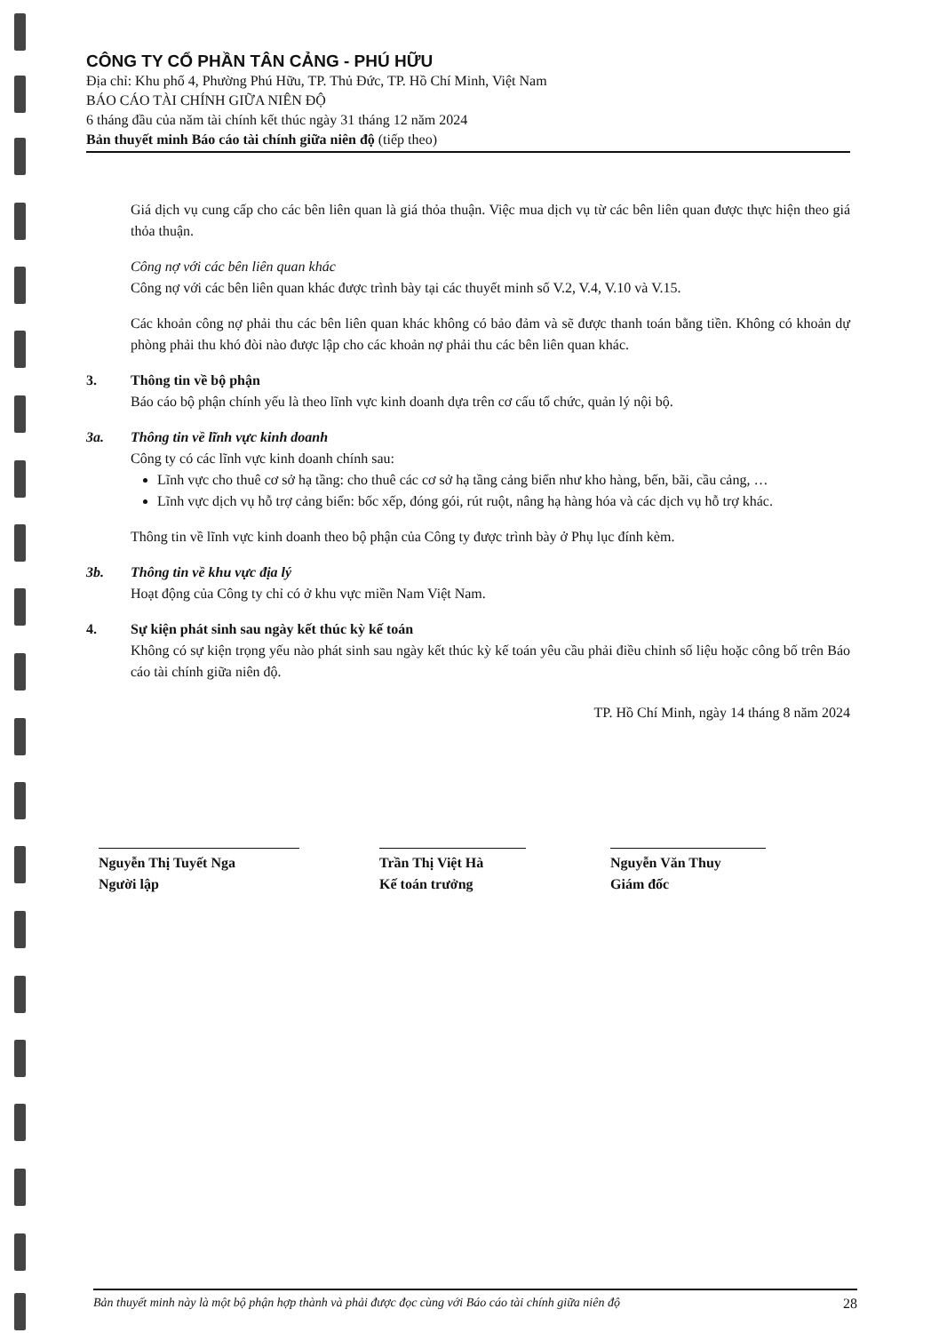CÔNG TY CỔ PHẦN TÂN CẢNG - PHÚ HỮU
Địa chỉ: Khu phố 4, Phường Phú Hữu, TP. Thủ Đức, TP. Hồ Chí Minh, Việt Nam
BÁO CÁO TÀI CHÍNH GIỮA NIÊN ĐỘ
6 tháng đầu của năm tài chính kết thúc ngày 31 tháng 12 năm 2024
Bản thuyết minh Báo cáo tài chính giữa niên độ (tiếp theo)
Giá dịch vụ cung cấp cho các bên liên quan là giá thỏa thuận. Việc mua dịch vụ từ các bên liên quan được thực hiện theo giá thỏa thuận.
Công nợ với các bên liên quan khác
Công nợ với các bên liên quan khác được trình bày tại các thuyết minh số V.2, V.4, V.10 và V.15.
Các khoản công nợ phải thu các bên liên quan khác không có bảo đảm và sẽ được thanh toán bằng tiền. Không có khoản dự phòng phải thu khó đòi nào được lập cho các khoản nợ phải thu các bên liên quan khác.
3. Thông tin về bộ phận
Báo cáo bộ phận chính yếu là theo lĩnh vực kinh doanh dựa trên cơ cấu tổ chức, quản lý nội bộ.
3a. Thông tin về lĩnh vực kinh doanh
Công ty có các lĩnh vực kinh doanh chính sau:
Lĩnh vực cho thuê cơ sở hạ tầng: cho thuê các cơ sở hạ tầng cảng biển như kho hàng, bến, bãi, cầu cảng, …
Lĩnh vực dịch vụ hỗ trợ cảng biển: bốc xếp, đóng gói, rút ruột, nâng hạ hàng hóa và các dịch vụ hỗ trợ khác.
Thông tin về lĩnh vực kinh doanh theo bộ phận của Công ty được trình bày ở Phụ lục đính kèm.
3b. Thông tin về khu vực địa lý
Hoạt động của Công ty chỉ có ở khu vực miền Nam Việt Nam.
4. Sự kiện phát sinh sau ngày kết thúc kỳ kế toán
Không có sự kiện trọng yếu nào phát sinh sau ngày kết thúc kỳ kế toán yêu cầu phải điều chỉnh số liệu hoặc công bố trên Báo cáo tài chính giữa niên độ.
TP. Hồ Chí Minh, ngày 14 tháng 8 năm 2024
Nguyễn Thị Tuyết Nga
Người lập
Trần Thị Việt Hà
Kế toán trưởng
Nguyễn Văn Thuy
Giám đốc
Bản thuyết minh này là một bộ phận hợp thành và phải được đọc cùng với Báo cáo tài chính giữa niên độ 28